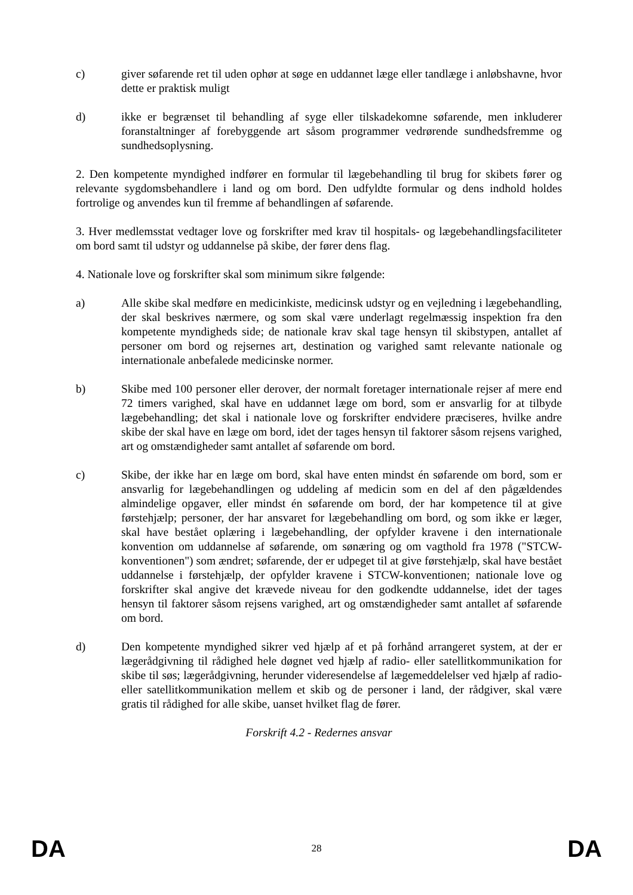c) giver søfarende ret til uden ophør at søge en uddannet læge eller tandlæge i anløbshavne, hvor dette er praktisk muligt
d) ikke er begrænset til behandling af syge eller tilskadekomne søfarende, men inkluderer foranstaltninger af forebyggende art såsom programmer vedrørende sundhedsfremme og sundhedsoplysning.
2. Den kompetente myndighed indfører en formular til lægebehandling til brug for skibets fører og relevante sygdomsbehandlere i land og om bord. Den udfyldte formular og dens indhold holdes fortrolige og anvendes kun til fremme af behandlingen af søfarende.
3. Hver medlemsstat vedtager love og forskrifter med krav til hospitals- og lægebehandlingsfaciliteter om bord samt til udstyr og uddannelse på skibe, der fører dens flag.
4. Nationale love og forskrifter skal som minimum sikre følgende:
a) Alle skibe skal medføre en medicinkiste, medicinsk udstyr og en vejledning i lægebehandling, der skal beskrives nærmere, og som skal være underlagt regelmæssig inspektion fra den kompetente myndigheds side; de nationale krav skal tage hensyn til skibstypen, antallet af personer om bord og rejsernes art, destination og varighed samt relevante nationale og internationale anbefalede medicinske normer.
b) Skibe med 100 personer eller derover, der normalt foretager internationale rejser af mere end 72 timers varighed, skal have en uddannet læge om bord, som er ansvarlig for at tilbyde lægebehandling; det skal i nationale love og forskrifter endvidere præciseres, hvilke andre skibe der skal have en læge om bord, idet der tages hensyn til faktorer såsom rejsens varighed, art og omstændigheder samt antallet af søfarende om bord.
c) Skibe, der ikke har en læge om bord, skal have enten mindst én søfarende om bord, som er ansvarlig for lægebehandlingen og uddeling af medicin som en del af den pågældendes almindelige opgaver, eller mindst én søfarende om bord, der har kompetence til at give førstehjælp; personer, der har ansvaret for lægebehandling om bord, og som ikke er læger, skal have bestået oplæring i lægebehandling, der opfylder kravene i den internationale konvention om uddannelse af søfarende, om sønæring og om vagthold fra 1978 ("STCW-konventionen") som ændret; søfarende, der er udpeget til at give førstehjælp, skal have bestået uddannelse i førstehjælp, der opfylder kravene i STCW-konventionen; nationale love og forskrifter skal angive det krævede niveau for den godkendte uddannelse, idet der tages hensyn til faktorer såsom rejsens varighed, art og omstændigheder samt antallet af søfarende om bord.
d) Den kompetente myndighed sikrer ved hjælp af et på forhånd arrangeret system, at der er lægerådgivning til rådighed hele døgnet ved hjælp af radio- eller satellitkommunikation for skibe til søs; lægerådgivning, herunder videresendelse af lægemeddelelser ved hjælp af radio- eller satellitkommunikation mellem et skib og de personer i land, der rådgiver, skal være gratis til rådighed for alle skibe, uanset hvilket flag de fører.
Forskrift 4.2 - Redernes ansvar
DA 28 DA